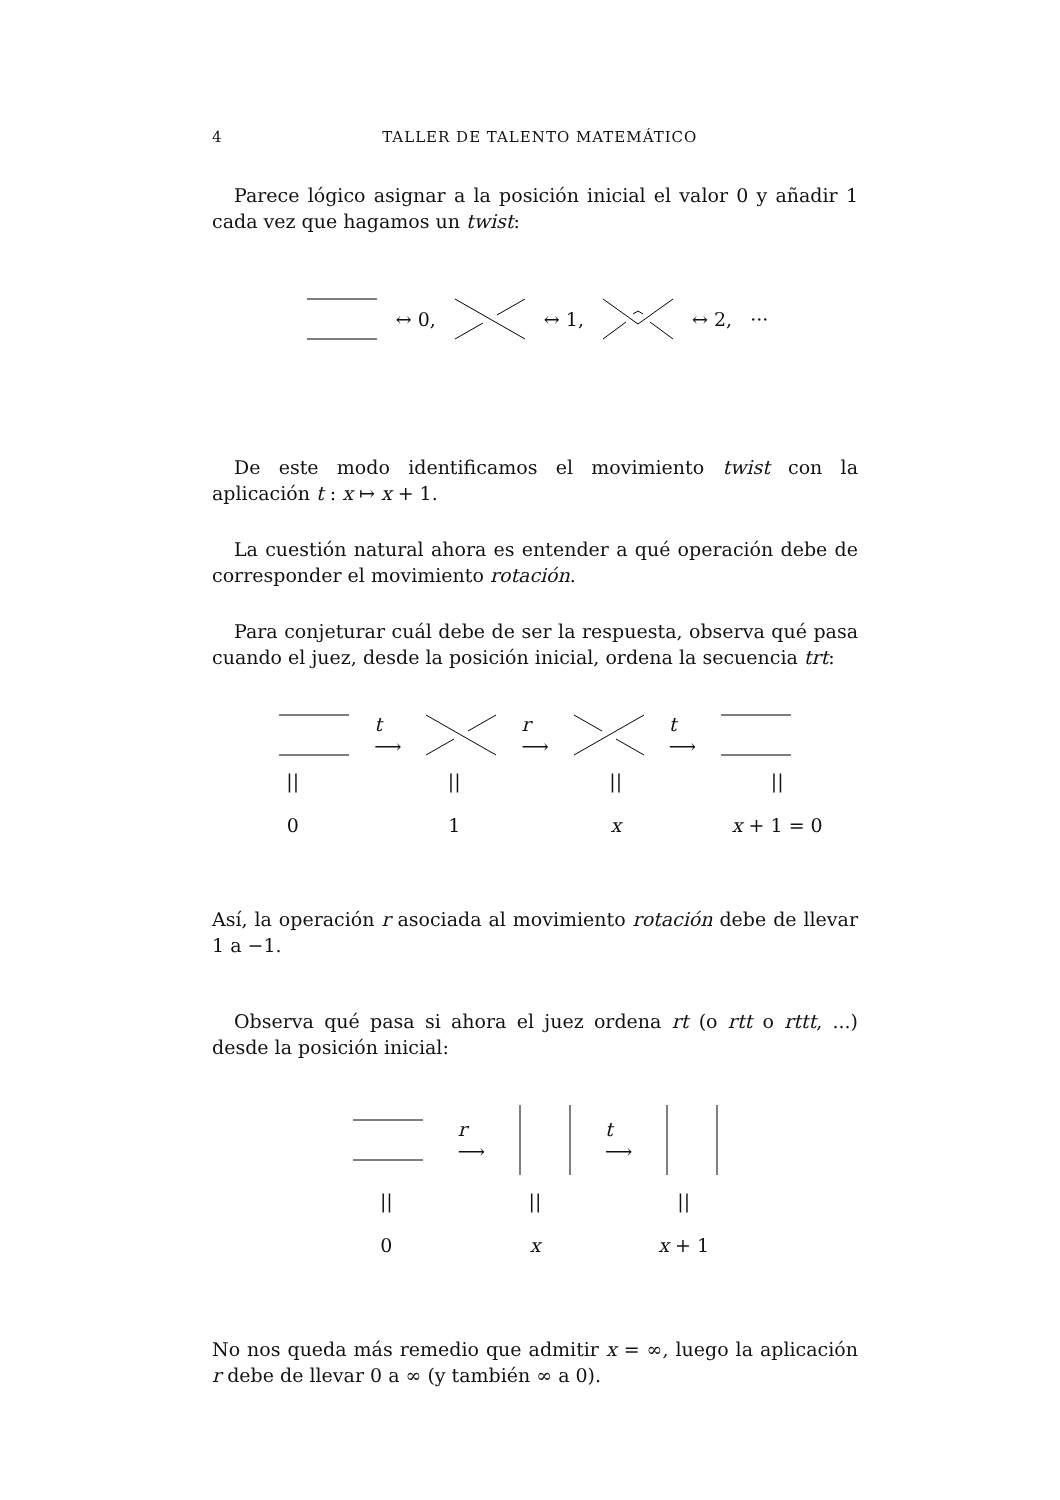4 TALLER DE TALENTO MATEMÁTICO
Parece lógico asignar a la posición inicial el valor 0 y añadir 1 cada vez que hagamos un twist:
↔ 0, ↔ 1, ↔ 2, ···
De este modo identificamos el movimiento twist con la aplicación t : x ↦ x + 1.
La cuestión natural ahora es entender a qué operación debe de corresponder el movimiento rotación.
Para conjeturar cuál debe de ser la respuesta, observa qué pasa cuando el juez, desde la posición inicial, ordena la secuencia trt:
t
⟶ r
⟶ t
⟶
||
0
||
1
||
x
||
x + 1 = 0
Así, la operación r asociada al movimiento rotación debe de llevar 1 a −1.
Observa qué pasa si ahora el juez ordena rt (o rtt o rttt, ...) desde la posición inicial:
r
⟶ t
⟶
||
0
||
x
||
x + 1
No nos queda más remedio que admitir x = ∞, luego la aplicación r debe de llevar 0 a ∞ (y también ∞ a 0).